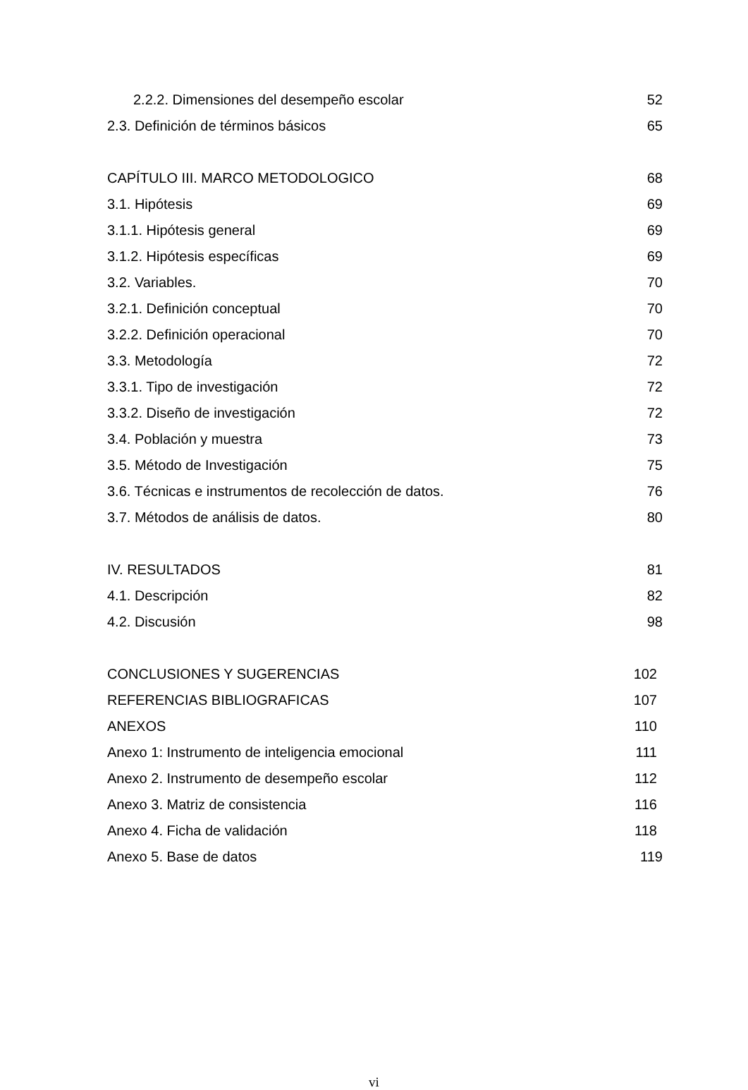2.2.2. Dimensiones del desempeño escolar 52
2.3. Definición de términos básicos 65
CAPÍTULO III. MARCO METODOLOGICO 68
3.1. Hipótesis 69
3.1.1. Hipótesis general 69
3.1.2. Hipótesis específicas 69
3.2. Variables. 70
3.2.1. Definición conceptual 70
3.2.2. Definición operacional 70
3.3. Metodología 72
3.3.1. Tipo de investigación 72
3.3.2. Diseño de investigación 72
3.4. Población y muestra 73
3.5. Método de Investigación 75
3.6. Técnicas e instrumentos de recolección de datos. 76
3.7. Métodos de análisis de datos. 80
IV. RESULTADOS 81
4.1. Descripción 82
4.2. Discusión 98
CONCLUSIONES Y SUGERENCIAS 102
REFERENCIAS BIBLIOGRAFICAS 107
ANEXOS 110
Anexo 1: Instrumento de inteligencia emocional 111
Anexo 2. Instrumento de desempeño escolar 112
Anexo 3. Matriz de consistencia 116
Anexo 4. Ficha de validación 118
Anexo 5. Base de datos 119
vi